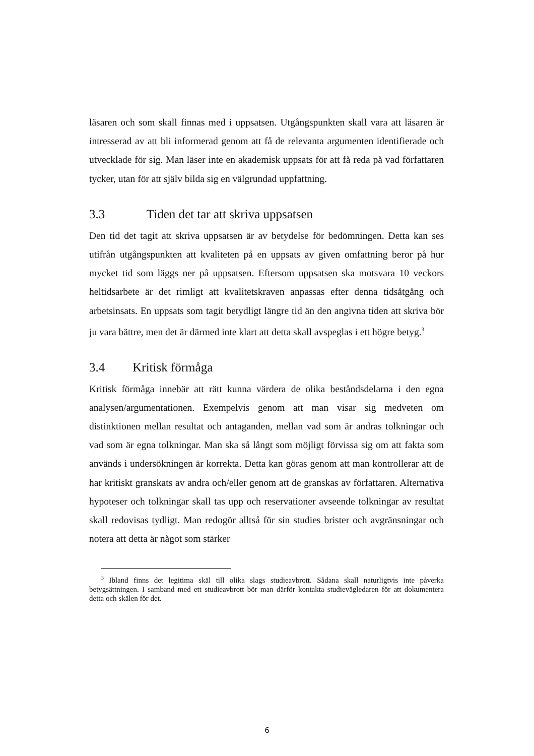läsaren och som skall finnas med i uppsatsen. Utgångspunkten skall vara att läsaren är intresserad av att bli informerad genom att få de relevanta argumenten identifierade och utvecklade för sig. Man läser inte en akademisk uppsats för att få reda på vad författaren tycker, utan för att själv bilda sig en välgrundad uppfattning.
3.3 Tiden det tar att skriva uppsatsen
Den tid det tagit att skriva uppsatsen är av betydelse för bedömningen. Detta kan ses utifrån utgångspunkten att kvaliteten på en uppsats av given omfattning beror på hur mycket tid som läggs ner på uppsatsen. Eftersom uppsatsen ska motsvara 10 veckors heltidsarbete är det rimligt att kvalitetskraven anpassas efter denna tidsåtgång och arbetsinsats. En uppsats som tagit betydligt längre tid än den angivna tiden att skriva bör ju vara bättre, men det är därmed inte klart att detta skall avspeglas i ett högre betyg.<sup>3</sup>
3.4 Kritisk förmåga
Kritisk förmåga innebär att rätt kunna värdera de olika beståndsdelarna i den egna analysen/argumentationen. Exempelvis genom att man visar sig medveten om distinktionen mellan resultat och antaganden, mellan vad som är andras tolkningar och vad som är egna tolkningar. Man ska så långt som möjligt förvissa sig om att fakta som används i undersökningen är korrekta. Detta kan göras genom att man kontrollerar att de har kritiskt granskats av andra och/eller genom att de granskas av författaren. Alternativa hypoteser och tolkningar skall tas upp och reservationer avseende tolkningar av resultat skall redovisas tydligt. Man redogör alltså för sin studies brister och avgränsningar och notera att detta är något som stärker
<sup>3</sup> Ibland finns det legitima skäl till olika slags studieavbrott. Sådana skall naturligtvis inte påverka betygsättningen. I samband med ett studieavbrott bör man därför kontakta studievägledaren för att dokumentera detta och skälen för det.
6